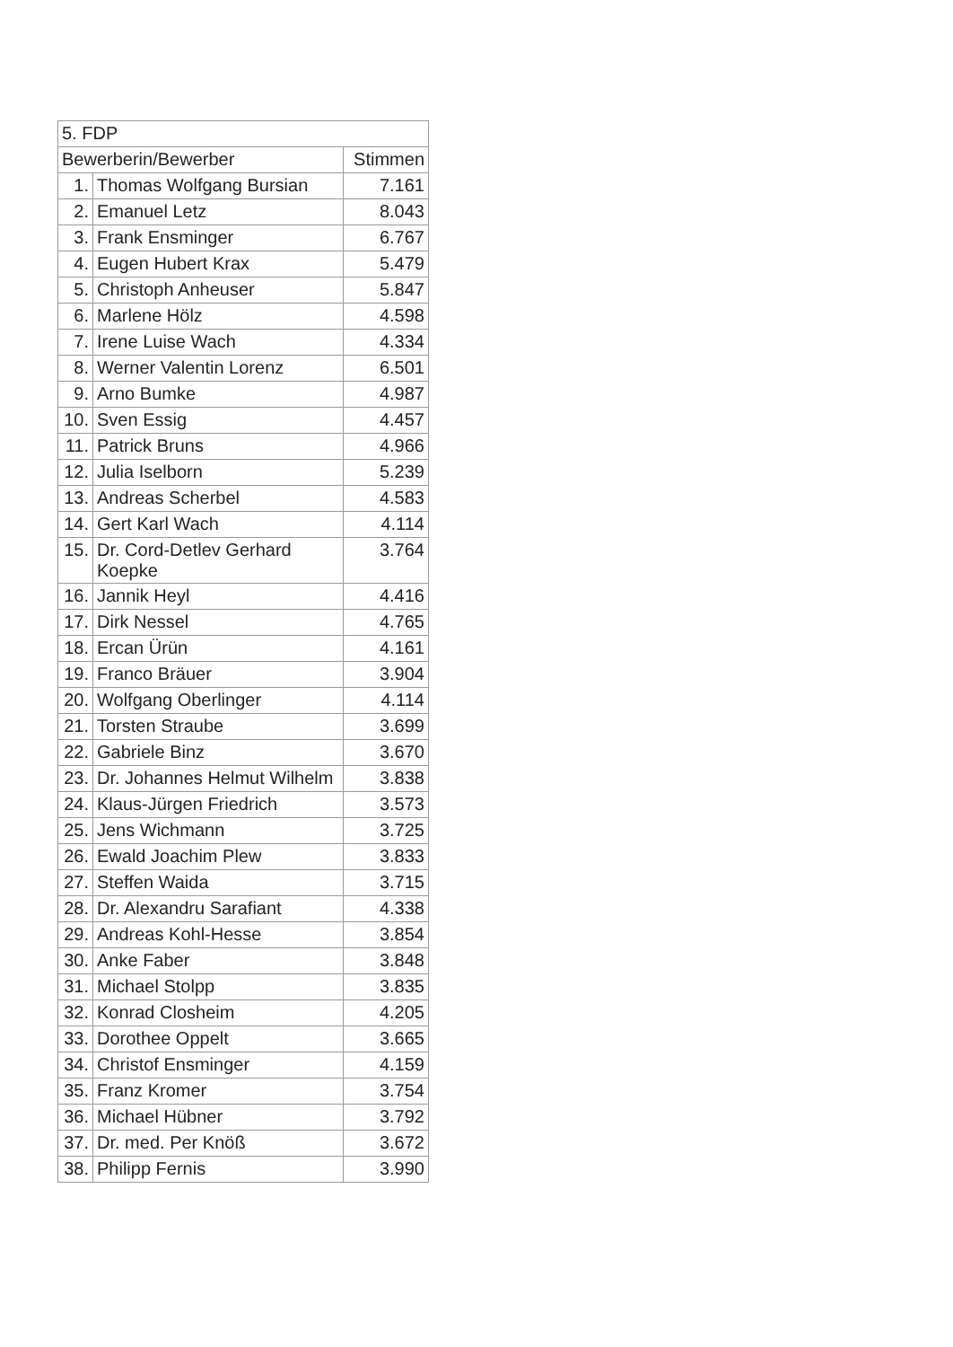| 5. FDP | | |
| --- | --- | --- |
| Bewerberin/Bewerber | | Stimmen |
| 1. | Thomas Wolfgang Bursian | 7.161 |
| 2. | Emanuel Letz | 8.043 |
| 3. | Frank Ensminger | 6.767 |
| 4. | Eugen Hubert Krax | 5.479 |
| 5. | Christoph Anheuser | 5.847 |
| 6. | Marlene Hölz | 4.598 |
| 7. | Irene Luise Wach | 4.334 |
| 8. | Werner Valentin Lorenz | 6.501 |
| 9. | Arno Bumke | 4.987 |
| 10. | Sven Essig | 4.457 |
| 11. | Patrick Bruns | 4.966 |
| 12. | Julia Iselborn | 5.239 |
| 13. | Andreas Scherbel | 4.583 |
| 14. | Gert Karl Wach | 4.114 |
| 15. | Dr. Cord-Detlev Gerhard Koepke | 3.764 |
| 16. | Jannik Heyl | 4.416 |
| 17. | Dirk Nessel | 4.765 |
| 18. | Ercan Ürün | 4.161 |
| 19. | Franco Bräuer | 3.904 |
| 20. | Wolfgang Oberlinger | 4.114 |
| 21. | Torsten Straube | 3.699 |
| 22. | Gabriele Binz | 3.670 |
| 23. | Dr. Johannes Helmut Wilhelm | 3.838 |
| 24. | Klaus-Jürgen Friedrich | 3.573 |
| 25. | Jens Wichmann | 3.725 |
| 26. | Ewald Joachim Plew | 3.833 |
| 27. | Steffen Waida | 3.715 |
| 28. | Dr. Alexandru Sarafiant | 4.338 |
| 29. | Andreas Kohl-Hesse | 3.854 |
| 30. | Anke Faber | 3.848 |
| 31. | Michael Stolpp | 3.835 |
| 32. | Konrad Closheim | 4.205 |
| 33. | Dorothee Oppelt | 3.665 |
| 34. | Christof Ensminger | 4.159 |
| 35. | Franz Kromer | 3.754 |
| 36. | Michael Hübner | 3.792 |
| 37. | Dr. med. Per Knöß | 3.672 |
| 38. | Philipp Fernis | 3.990 |